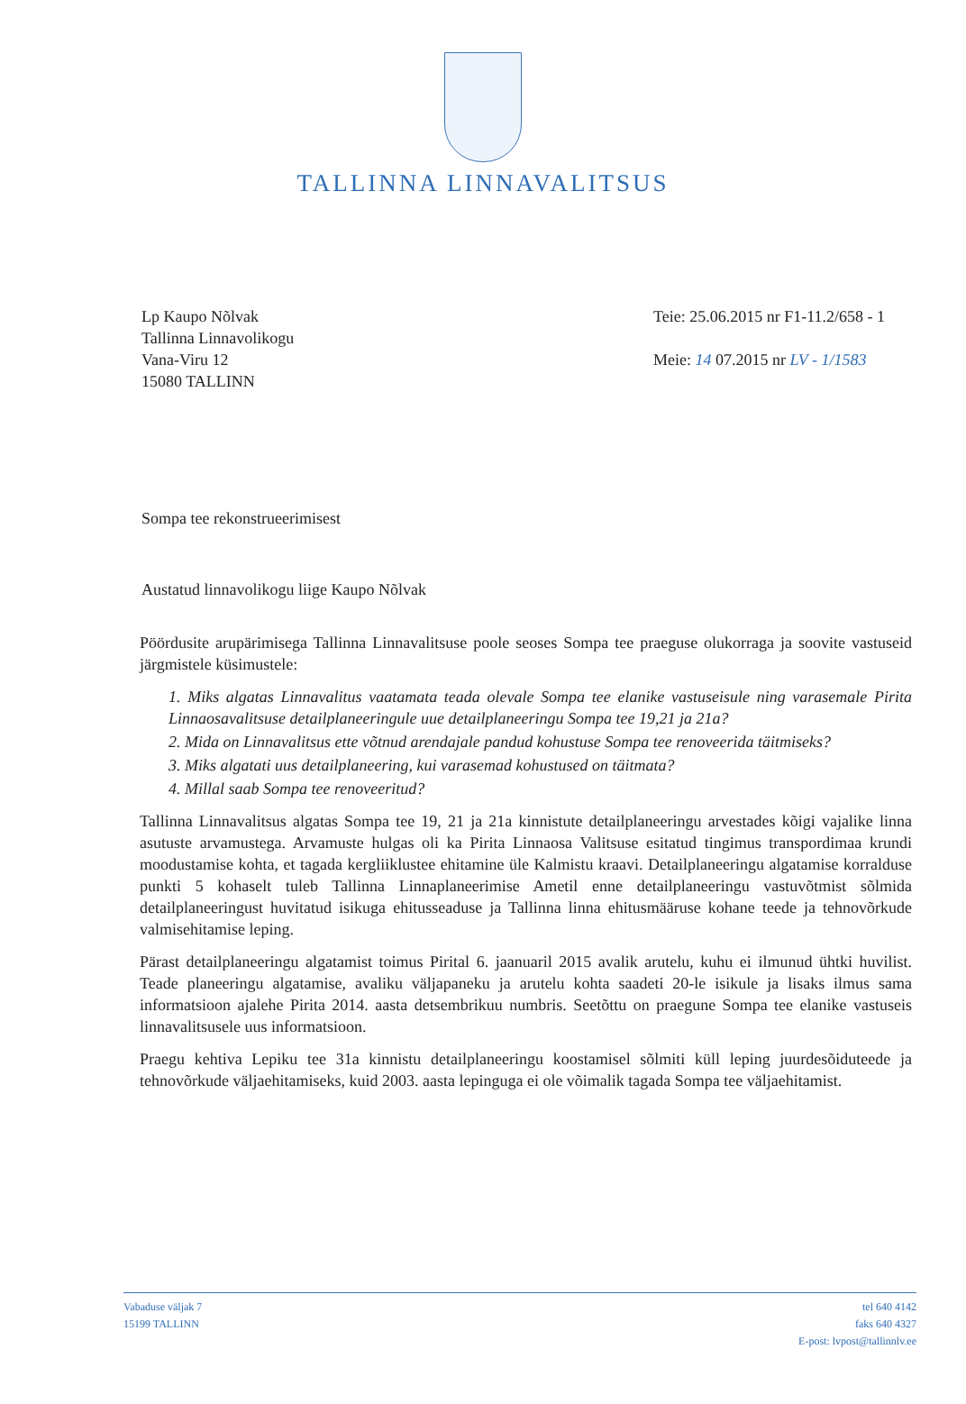TALLINNA LINNAVALITSUS
Lp Kaupo Nõlvak
Tallinna Linnavolikogu
Vana-Viru 12
15080 TALLINN
Teie: 25.06.2015 nr F1-11.2/658 - 1
Meie: 14 07.2015 nr LV - 1/1583
Sompa tee rekonstrueerimisest
Austatud linnavolikogu liige Kaupo Nõlvak
Pöördusite arupärimisega Tallinna Linnavalitsuse poole seoses Sompa tee praeguse olukorraga ja soovite vastuseid järgmistele küsimustele:
1. Miks algatas Linnavalitus vaatamata teada olevale Sompa tee elanike vastuseisule ning varasemale Pirita Linnaosavalitsuse detailplaneeringule uue detailplaneeringu Sompa tee 19,21 ja 21a?
2. Mida on Linnavalitsus ette võtnud arendajale pandud kohustuse Sompa tee renoveerida täitmiseks?
3. Miks algatati uus detailplaneering, kui varasemad kohustused on täitmata?
4. Millal saab Sompa tee renoveeritud?
Tallinna Linnavalitsus algatas Sompa tee 19, 21 ja 21a kinnistute detailplaneeringu arvestades kõigi vajalike linna asutuste arvamustega. Arvamuste hulgas oli ka Pirita Linnaosa Valitsuse esitatud tingimus transpordimaa krundi moodustamise kohta, et tagada kergliiklustee ehitamine üle Kalmistu kraavi. Detailplaneeringu algatamise korralduse punkti 5 kohaselt tuleb Tallinna Linnaplaneerimise Ametil enne detailplaneeringu vastuvõtmist sõlmida detailplaneeringust huvitatud isikuga ehitusseaduse ja Tallinna linna ehitusmääruse kohane teede ja tehnovõrkude valmisehitamise leping.
Pärast detailplaneeringu algatamist toimus Pirital 6. jaanuaril 2015 avalik arutelu, kuhu ei ilmunud ühtki huvilist. Teade planeeringu algatamise, avaliku väljapaneku ja arutelu kohta saadeti 20-le isikule ja lisaks ilmus sama informatsioon ajalehe Pirita 2014. aasta detsembrikuu numbris. Seetõttu on praegune Sompa tee elanike vastuseis linnavalitsusele uus informatsioon.
Praegu kehtiva Lepiku tee 31a kinnistu detailplaneeringu koostamisel sõlmiti küll leping juurdesõiduteede ja tehnovõrkude väljaehitamiseks, kuid 2003. aasta lepinguga ei ole võimalik tagada Sompa tee väljaehitamist.
Vabaduse väljak 7
15199 TALLINN
tel 640 4142
faks 640 4327
E-post: lvpost@tallinnlv.ee